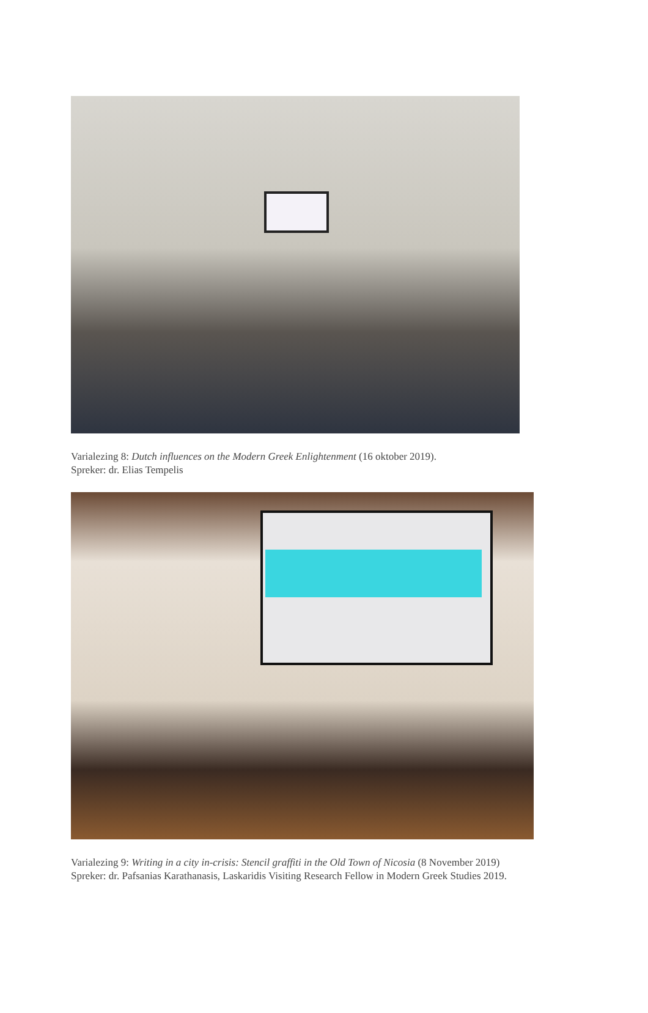Varialezing 8: Dutch influences on the Modern Greek Enlightenment (16 oktober 2019).
Spreker: dr. Elias Tempelis
Varialezing 9: Writing in a city in-crisis: Stencil graffiti in the Old Town of Nicosia (8 November 2019)
Spreker: dr. Pafsanias Karathanasis, Laskaridis Visiting Research Fellow in Modern Greek Studies 2019.